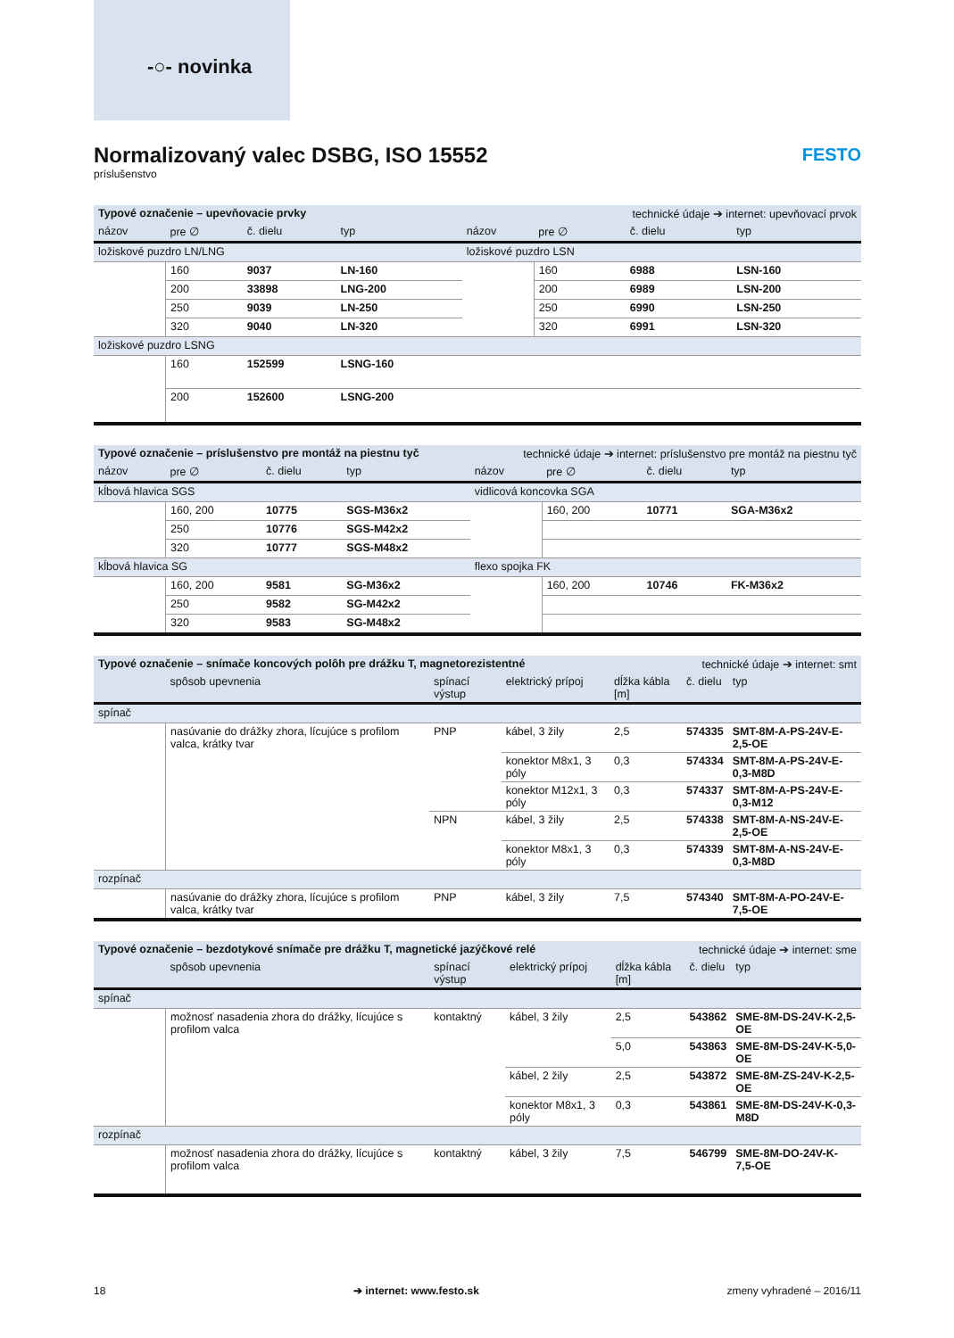-○- novinka
FESTO
Normalizovaný valec DSBG, ISO 15552
príslušenstvo
| Typové označenie – upevňovacie prvky | | | | technické údaje ➔ internet: upevňovací prvok | | | |
| názov | pre ∅ | č. dielu | typ | názov | pre ∅ | č. dielu | typ |
| ložiskové puzdro LN/LNG | | | | ložiskové puzdro LSN | | | |
| | 160 | 9037 | LN-160 | | 160 | 6988 | LSN-160 |
| | 200 | 33898 | LNG-200 | | 200 | 6989 | LSN-200 |
| | 250 | 9039 | LN-250 | | 250 | 6990 | LSN-250 |
| | 320 | 9040 | LN-320 | | 320 | 6991 | LSN-320 |
| ložiskové puzdro LSNG | | | | | | | |
| | 160 | 152599 | LSNG-160 | | | | |
| | 200 | 152600 | LSNG-200 | | | | |
| Typové označenie – príslušenstvo pre montáž na piestnu tyč | | | | technické údaje ➔ internet: príslušenstvo pre montáž na piestnu tyč | | | |
| názov | pre ∅ | č. dielu | typ | názov | pre ∅ | č. dielu | typ |
| kĺbová hlavica SGS | | | | vidlicová koncovka SGA | | | |
| | 160, 200 | 10775 | SGS-M36x2 | | 160, 200 | 10771 | SGA-M36x2 |
| | 250 | 10776 | SGS-M42x2 | | | | |
| | 320 | 10777 | SGS-M48x2 | | | | |
| kĺbová hlavica SG | | | | flexo spojka FK | | | |
| | 160, 200 | 9581 | SG-M36x2 | | 160, 200 | 10746 | FK-M36x2 |
| | 250 | 9582 | SG-M42x2 | | | | |
| | 320 | 9583 | SG-M48x2 | | | | |
| Typové označenie – snímače koncových polôh pre drážku T, magnetorezistentné | | | | technické údaje ➔ internet: smt | | |
| | spôsob upevnenia | spínací výstup | elektrický prípoj | dĺžka kábla [m] | č. dielu | typ |
| spínač | | | | | | |
| | nasúvanie do drážky zhora, lícujúce s profilom valca, krátky tvar | PNP | kábel, 3 žily | 2,5 | 574335 | SMT-8M-A-PS-24V-E-2,5-OE |
| | | | konektor M8x1, 3 póly | 0,3 | 574334 | SMT-8M-A-PS-24V-E-0,3-M8D |
| | | | konektor M12x1, 3 póly | 0,3 | 574337 | SMT-8M-A-PS-24V-E-0,3-M12 |
| | | NPN | kábel, 3 žily | 2,5 | 574338 | SMT-8M-A-NS-24V-E-2,5-OE |
| | | | konektor M8x1, 3 póly | 0,3 | 574339 | SMT-8M-A-NS-24V-E-0,3-M8D |
| rozpínač | | | | | | |
| | nasúvanie do drážky zhora, lícujúce s profilom valca, krátky tvar | PNP | kábel, 3 žily | 7,5 | 574340 | SMT-8M-A-PO-24V-E-7,5-OE |
| Typové označenie – bezdotykové snímače pre drážku T, magnetické jazýčkové relé | | | | technické údaje ➔ internet: sme | | |
| | spôsob upevnenia | spínací výstup | elektrický prípoj | dĺžka kábla [m] | č. dielu | typ |
| spínač | | | | | | |
| | možnosť nasadenia zhora do drážky, lícujúce s profilom valca | kontaktný | kábel, 3 žily | 2,5 | 543862 | SME-8M-DS-24V-K-2,5-OE |
| | | | | 5,0 | 543863 | SME-8M-DS-24V-K-5,0-OE |
| | | | kábel, 2 žily | 2,5 | 543872 | SME-8M-ZS-24V-K-2,5-OE |
| | | | konektor M8x1, 3 póly | 0,3 | 543861 | SME-8M-DS-24V-K-0,3-M8D |
| rozpínač | | | | | | |
| | možnosť nasadenia zhora do drážky, lícujúce s profilom valca | kontaktný | kábel, 3 žily | 7,5 | 546799 | SME-8M-DO-24V-K-7,5-OE |
18 ➔ internet: www.festo.sk zmeny vyhradené – 2016/11